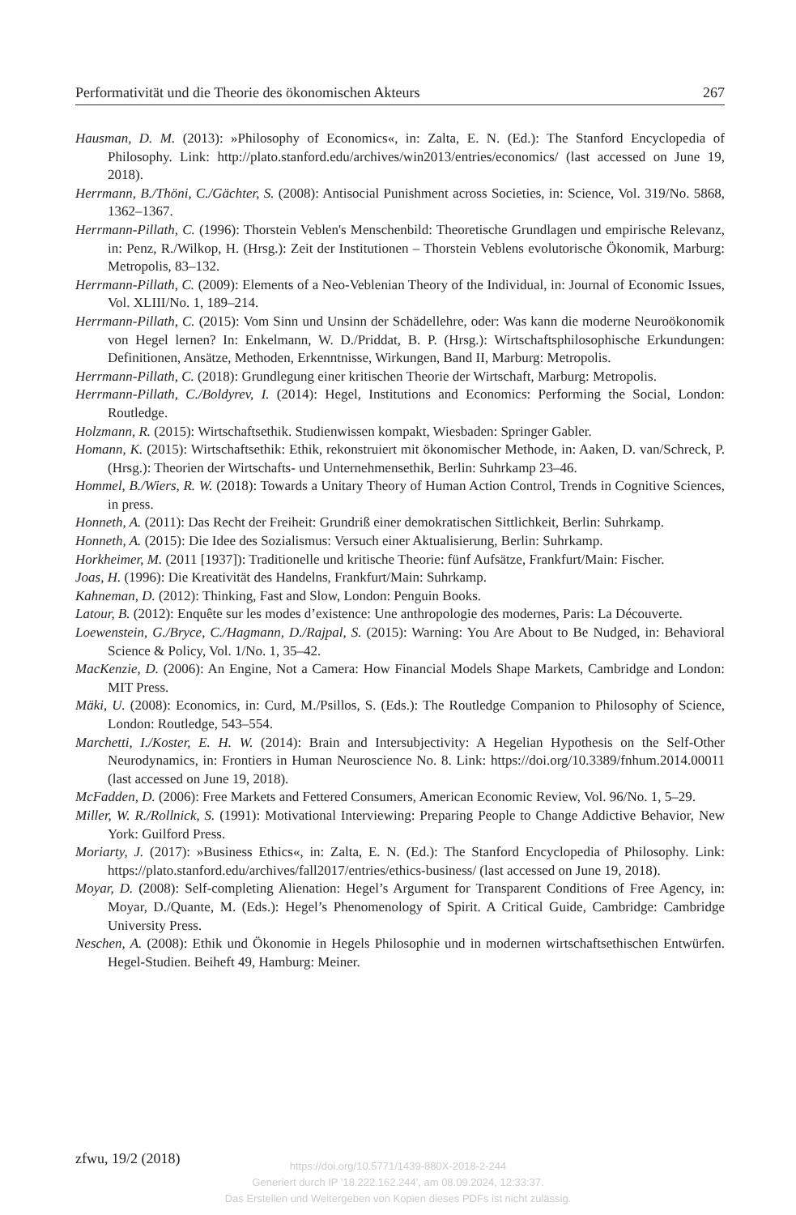Performativität und die Theorie des ökonomischen Akteurs 267
Hausman, D. M. (2013): »Philosophy of Economics«, in: Zalta, E. N. (Ed.): The Stanford Encyclopedia of Philosophy. Link: http://plato.stanford.edu/archives/win2013/entries/economics/ (last accessed on June 19, 2018).
Herrmann, B./Thöni, C./Gächter, S. (2008): Antisocial Punishment across Societies, in: Science, Vol. 319/No. 5868, 1362–1367.
Herrmann-Pillath, C. (1996): Thorstein Veblen's Menschenbild: Theoretische Grundlagen und empirische Relevanz, in: Penz, R./Wilkop, H. (Hrsg.): Zeit der Institutionen – Thorstein Veblens evolutorische Ökonomik, Marburg: Metropolis, 83–132.
Herrmann-Pillath, C. (2009): Elements of a Neo-Veblenian Theory of the Individual, in: Journal of Economic Issues, Vol. XLIII/No. 1, 189–214.
Herrmann-Pillath, C. (2015): Vom Sinn und Unsinn der Schädellehre, oder: Was kann die moderne Neuroökonomik von Hegel lernen? In: Enkelmann, W. D./Priddat, B. P. (Hrsg.): Wirtschaftsphilosophische Erkundungen: Definitionen, Ansätze, Methoden, Erkenntnisse, Wirkungen, Band II, Marburg: Metropolis.
Herrmann-Pillath, C. (2018): Grundlegung einer kritischen Theorie der Wirtschaft, Marburg: Metropolis.
Herrmann-Pillath, C./Boldyrev, I. (2014): Hegel, Institutions and Economics: Performing the Social, London: Routledge.
Holzmann, R. (2015): Wirtschaftsethik. Studienwissen kompakt, Wiesbaden: Springer Gabler.
Homann, K. (2015): Wirtschaftsethik: Ethik, rekonstruiert mit ökonomischer Methode, in: Aaken, D. van/Schreck, P. (Hrsg.): Theorien der Wirtschafts- und Unternehmensethik, Berlin: Suhrkamp 23–46.
Hommel, B./Wiers, R. W. (2018): Towards a Unitary Theory of Human Action Control, Trends in Cognitive Sciences, in press.
Honneth, A. (2011): Das Recht der Freiheit: Grundriß einer demokratischen Sittlichkeit, Berlin: Suhrkamp.
Honneth, A. (2015): Die Idee des Sozialismus: Versuch einer Aktualisierung, Berlin: Suhrkamp.
Horkheimer, M. (2011 [1937]): Traditionelle und kritische Theorie: fünf Aufsätze, Frankfurt/Main: Fischer.
Joas, H. (1996): Die Kreativität des Handelns, Frankfurt/Main: Suhrkamp.
Kahneman, D. (2012): Thinking, Fast and Slow, London: Penguin Books.
Latour, B. (2012): Enquête sur les modes d’existence: Une anthropologie des modernes, Paris: La Découverte.
Loewenstein, G./Bryce, C./Hagmann, D./Rajpal, S. (2015): Warning: You Are About to Be Nudged, in: Behavioral Science & Policy, Vol. 1/No. 1, 35–42.
MacKenzie, D. (2006): An Engine, Not a Camera: How Financial Models Shape Markets, Cambridge and London: MIT Press.
Mäki, U. (2008): Economics, in: Curd, M./Psillos, S. (Eds.): The Routledge Companion to Philosophy of Science, London: Routledge, 543–554.
Marchetti, I./Koster, E. H. W. (2014): Brain and Intersubjectivity: A Hegelian Hypothesis on the Self-Other Neurodynamics, in: Frontiers in Human Neuroscience No. 8. Link: https://doi.org/10.3389/fnhum.2014.00011 (last accessed on June 19, 2018).
McFadden, D. (2006): Free Markets and Fettered Consumers, American Economic Review, Vol. 96/No. 1, 5–29.
Miller, W. R./Rollnick, S. (1991): Motivational Interviewing: Preparing People to Change Addictive Behavior, New York: Guilford Press.
Moriarty, J. (2017): »Business Ethics«, in: Zalta, E. N. (Ed.): The Stanford Encyclopedia of Philosophy. Link: https://plato.stanford.edu/archives/fall2017/entries/ethics-business/ (last accessed on June 19, 2018).
Moyar, D. (2008): Self-completing Alienation: Hegel’s Argument for Transparent Conditions of Free Agency, in: Moyar, D./Quante, M. (Eds.): Hegel’s Phenomenology of Spirit. A Critical Guide, Cambridge: Cambridge University Press.
Neschen, A. (2008): Ethik und Ökonomie in Hegels Philosophie und in modernen wirtschaftsethischen Entwürfen. Hegel-Studien. Beiheft 49, Hamburg: Meiner.
zfwu, 19/2 (2018)
https://doi.org/10.5771/1439-880X-2018-2-244
Generiert durch IP '18.222.162.244', am 08.09.2024, 12:33:37.
Das Erstellen und Weitergeben von Kopien dieses PDFs ist nicht zulässig.